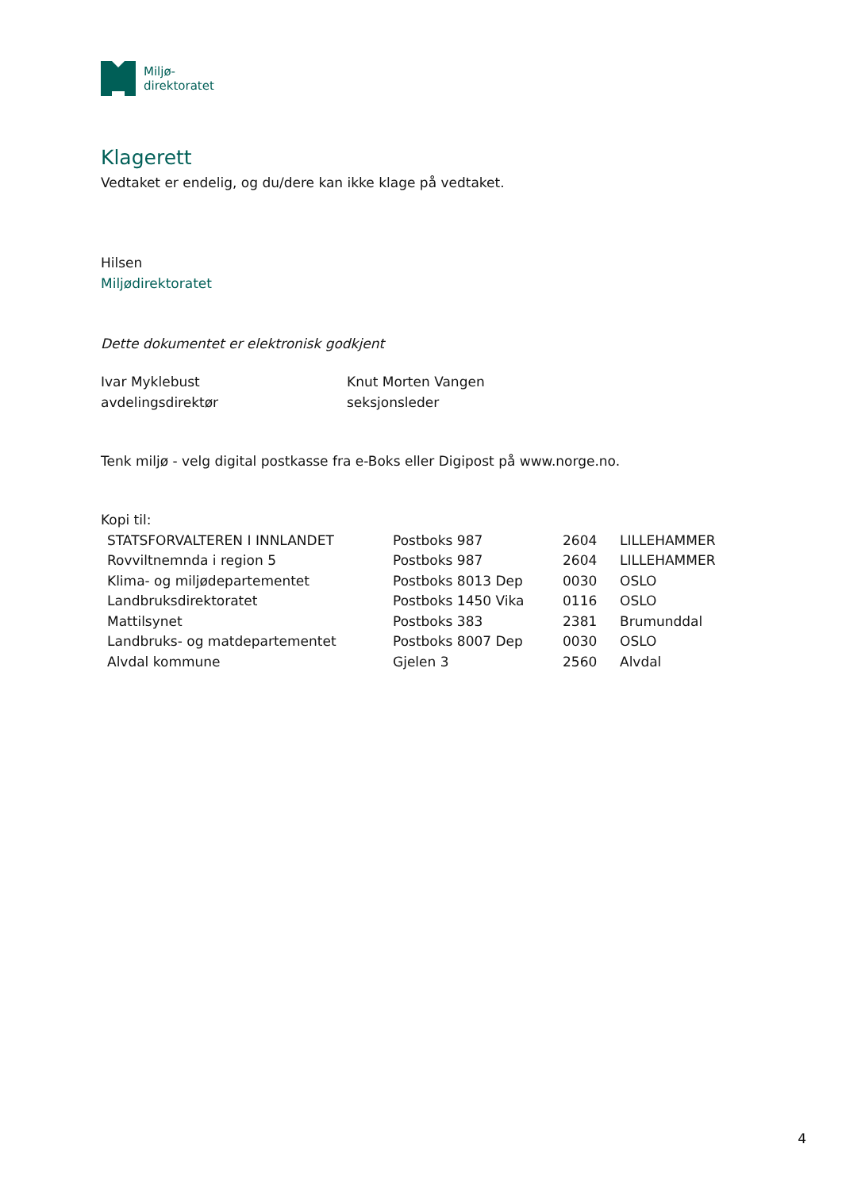Miljø-
direktoratet
Klagerett
Vedtaket er endelig, og du/dere kan ikke klage på vedtaket.
Hilsen
Miljødirektoratet
Dette dokumentet er elektronisk godkjent
Ivar Myklebust
avdelingsdirektør
Knut Morten Vangen
seksjonsleder
Tenk miljø - velg digital postkasse fra e-Boks eller Digipost på www.norge.no.
Kopi til:
| STATSFORVALTEREN I INNLANDET | Postboks 987 | 2604 | LILLEHAMMER |
| Rovviltnemnda i region 5 | Postboks 987 | 2604 | LILLEHAMMER |
| Klima- og miljødepartementet | Postboks 8013 Dep | 0030 | OSLO |
| Landbruksdirektoratet | Postboks 1450 Vika | 0116 | OSLO |
| Mattilsynet | Postboks 383 | 2381 | Brumunddal |
| Landbruks- og matdepartementet | Postboks 8007 Dep | 0030 | OSLO |
| Alvdal kommune | Gjelen 3 | 2560 | Alvdal |
4